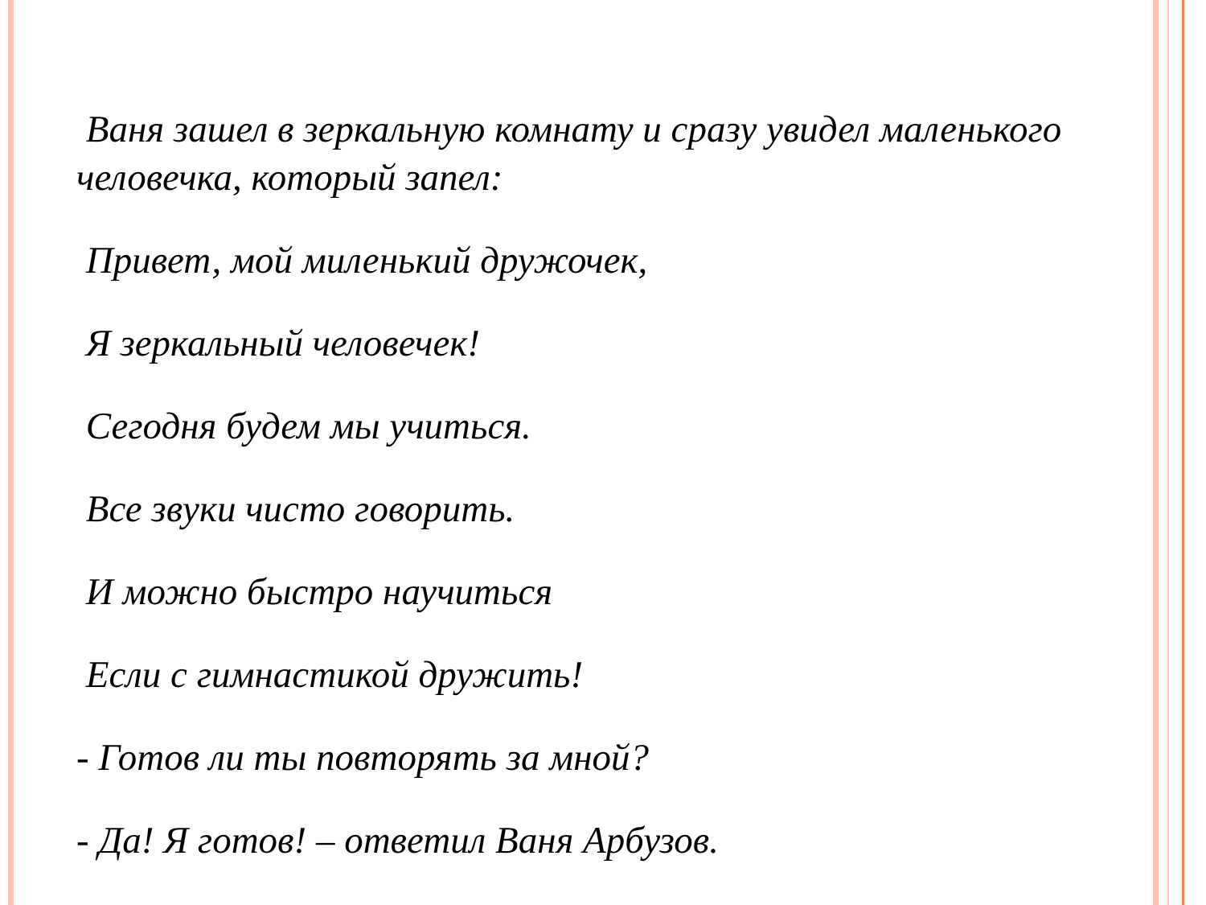Ваня зашел в зеркальную комнату и сразу увидел маленького человечка, который запел:
Привет, мой миленький дружочек,
Я зеркальный человечек!
Сегодня будем мы учиться.
Все звуки чисто говорить.
И можно быстро научиться
Если с гимнастикой дружить!
- Готов ли ты повторять за мной?
- Да! Я готов! – ответил Ваня Арбузов.